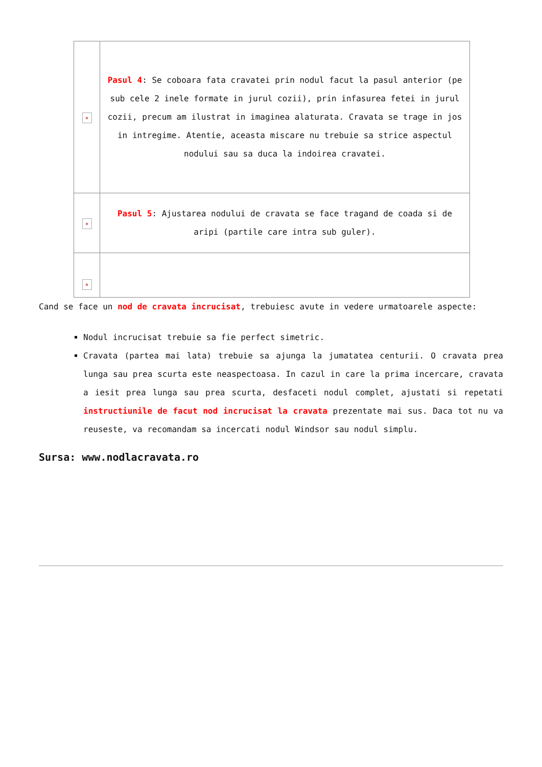| × | Pasul 4 : Se coboara fata cravatei prin nodul facut la pasul anterior (pe sub cele 2 inele formate in jurul cozii), prin infasurea fetei in jurul cozii, precum am ilustrat in imaginea alaturata. Cravata se trage in jos in intregime. Atentie, aceasta miscare nu trebuie sa strice aspectul nodului sau sa duca la indoirea cravatei. |
| × | Pasul 5 : Ajustarea nodului de cravata se face tragand de coada si de aripi (partile care intra sub guler). |
| × | |
Cand se face un nod de cravata incrucisat, trebuiesc avute in vedere urmatoarele aspecte:
Nodul incrucisat trebuie sa fie perfect simetric.
Cravata (partea mai lata) trebuie sa ajunga la jumatatea centurii. O cravata prea lunga sau prea scurta este neaspectoasa. In cazul in care la prima incercare, cravata a iesit prea lunga sau prea scurta, desfaceti nodul complet, ajustati si repetati instructiunile de facut nod incrucisat la cravata prezentate mai sus. Daca tot nu va reuseste, va recomandam sa incercati nodul Windsor sau nodul simplu.
Sursa: www.nodlacravata.ro